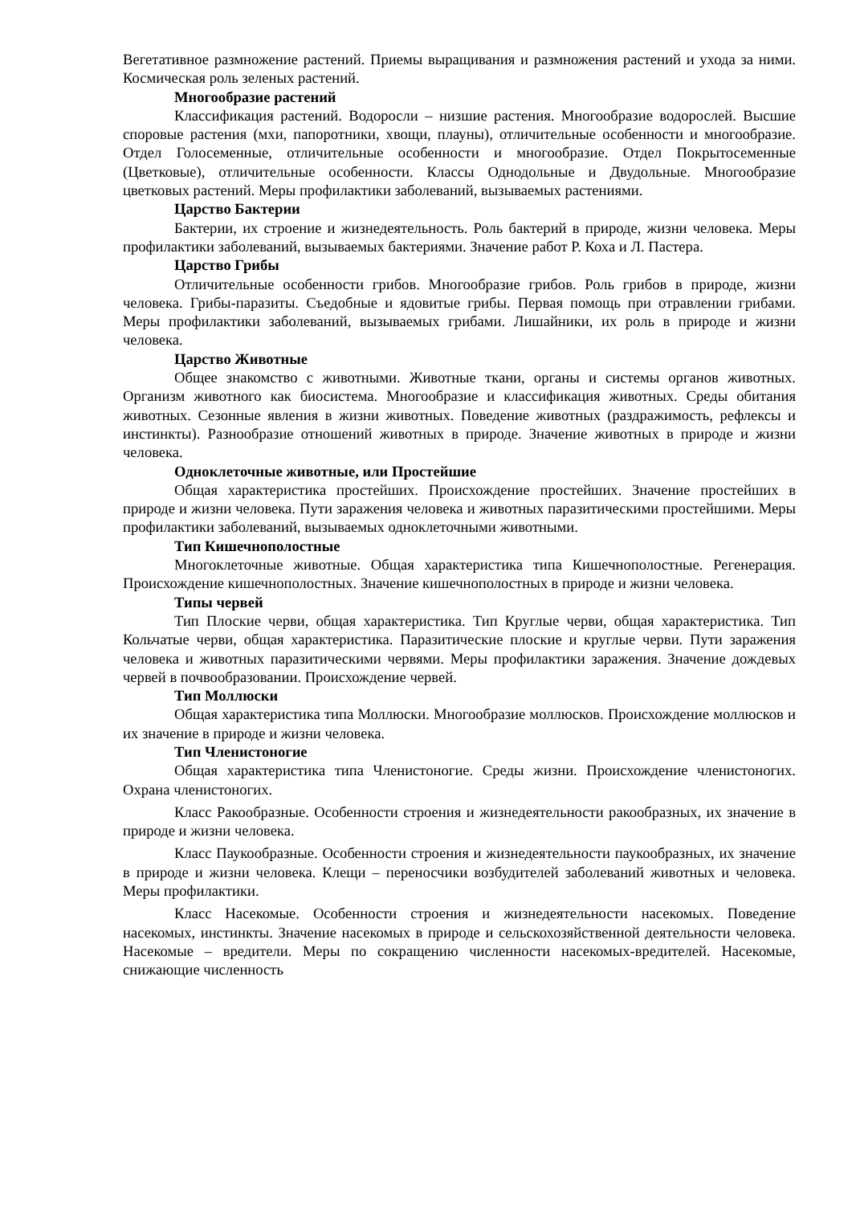Вегетативное размножение растений. Приемы выращивания и размножения растений и ухода за ними. Космическая роль зеленых растений.
Многообразие растений
Классификация растений. Водоросли – низшие растения. Многообразие водорослей. Высшие споровые растения (мхи, папоротники, хвощи, плауны), отличительные особенности и многообразие. Отдел Голосеменные, отличительные особенности и многообразие. Отдел Покрытосеменные (Цветковые), отличительные особенности. Классы Однодольные и Двудольные. Многообразие цветковых растений. Меры профилактики заболеваний, вызываемых растениями.
Царство Бактерии
Бактерии, их строение и жизнедеятельность. Роль бактерий в природе, жизни человека. Меры профилактики заболеваний, вызываемых бактериями. Значение работ Р. Коха и Л. Пастера.
Царство Грибы
Отличительные особенности грибов. Многообразие грибов. Роль грибов в природе, жизни человека. Грибы-паразиты. Съедобные и ядовитые грибы. Первая помощь при отравлении грибами. Меры профилактики заболеваний, вызываемых грибами. Лишайники, их роль в природе и жизни человека.
Царство Животные
Общее знакомство с животными. Животные ткани, органы и системы органов животных. Организм животного как биосистема. Многообразие и классификация животных. Среды обитания животных. Сезонные явления в жизни животных. Поведение животных (раздражимость, рефлексы и инстинкты). Разнообразие отношений животных в природе. Значение животных в природе и жизни человека.
Одноклеточные животные, или Простейшие
Общая характеристика простейших. Происхождение простейших. Значение простейших в природе и жизни человека. Пути заражения человека и животных паразитическими простейшими. Меры профилактики заболеваний, вызываемых одноклеточными животными.
Тип Кишечнополостные
Многоклеточные животные. Общая характеристика типа Кишечнополостные. Регенерация. Происхождение кишечнополостных. Значение кишечнополостных в природе и жизни человека.
Типы червей
Тип Плоские черви, общая характеристика. Тип Круглые черви, общая характеристика. Тип Кольчатые черви, общая характеристика. Паразитические плоские и круглые черви. Пути заражения человека и животных паразитическими червями. Меры профилактики заражения. Значение дождевых червей в почвообразовании. Происхождение червей.
Тип Моллюски
Общая характеристика типа Моллюски. Многообразие моллюсков. Происхождение моллюсков и их значение в природе и жизни человека.
Тип Членистоногие
Общая характеристика типа Членистоногие. Среды жизни. Происхождение членистоногих. Охрана членистоногих.
Класс Ракообразные. Особенности строения и жизнедеятельности ракообразных, их значение в природе и жизни человека.
Класс Паукообразные. Особенности строения и жизнедеятельности паукообразных, их значение в природе и жизни человека. Клещи – переносчики возбудителей заболеваний животных и человека. Меры профилактики.
Класс Насекомые. Особенности строения и жизнедеятельности насекомых. Поведение насекомых, инстинкты. Значение насекомых в природе и сельскохозяйственной деятельности человека. Насекомые – вредители. Меры по сокращению численности насекомых-вредителей. Насекомые, снижающие численность